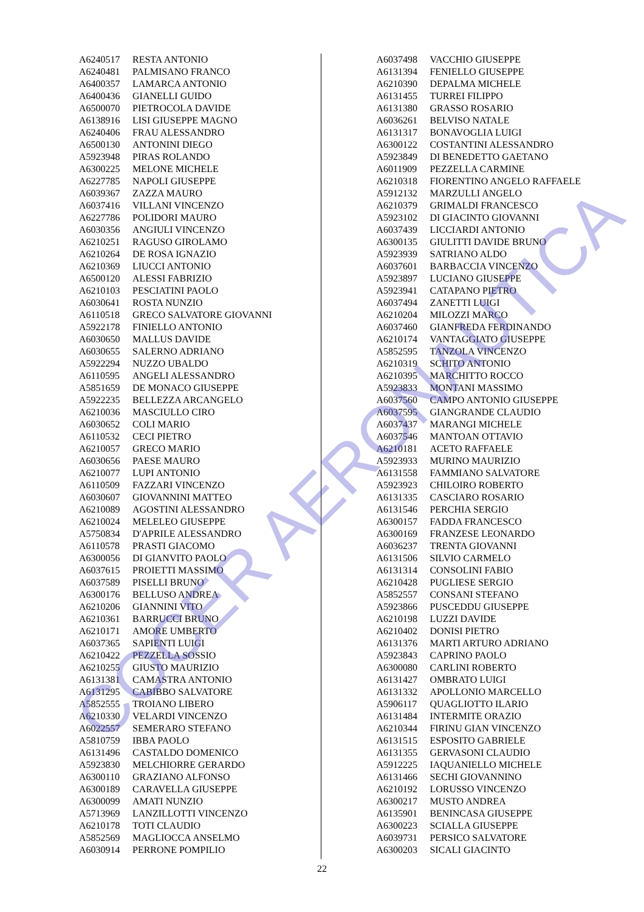| A6240517 | RESTA ANTONIO |
| A6240481 | PALMISANO FRANCO |
| A6400357 | LAMARCA ANTONIO |
| A6400436 | GIANELLI GUIDO |
| A6500070 | PIETROCOLA DAVIDE |
| A6138916 | LISI GIUSEPPE MAGNO |
| A6240406 | FRAU ALESSANDRO |
| A6500130 | ANTONINI DIEGO |
| A5923948 | PIRAS ROLANDO |
| A6300225 | MELONE MICHELE |
| A6227785 | NAPOLI GIUSEPPE |
| A6039367 | ZAZZA MAURO |
| A6037416 | VILLANI VINCENZO |
| A6227786 | POLIDORI MAURO |
| A6030356 | ANGIULI VINCENZO |
| A6210251 | RAGUSO GIROLAMO |
| A6210264 | DE ROSA IGNAZIO |
| A6210369 | LIUCCI ANTONIO |
| A6500120 | ALESSI FABRIZIO |
| A6210103 | PESCIATINI PAOLO |
| A6030641 | ROSTA NUNZIO |
| A6110518 | GRECO SALVATORE GIOVANNI |
| A5922178 | FINIELLO ANTONIO |
| A6030650 | MALLUS DAVIDE |
| A6030655 | SALERNO ADRIANO |
| A5922294 | NUZZO UBALDO |
| A6110595 | ANGELI ALESSANDRO |
| A5851659 | DE MONACO GIUSEPPE |
| A5922235 | BELLEZZA ARCANGELO |
| A6210036 | MASCIULLO CIRO |
| A6030652 | COLI MARIO |
| A6110532 | CECI PIETRO |
| A6210057 | GRECO MARIO |
| A6030656 | PAESE MAURO |
| A6210077 | LUPI ANTONIO |
| A6110509 | FAZZARI VINCENZO |
| A6030607 | GIOVANNINI MATTEO |
| A6210089 | AGOSTINI ALESSANDRO |
| A6210024 | MELELEO GIUSEPPE |
| A5750834 | D'APRILE ALESSANDRO |
| A6110578 | PRASTI GIACOMO |
| A6300056 | DI GIANVITO PAOLO |
| A6037615 | PROIETTI MASSIMO |
| A6037589 | PISELLI BRUNO |
| A6300176 | BELLUSO ANDREA |
| A6210206 | GIANNINI VITO |
| A6210361 | BARRUCCI BRUNO |
| A6210171 | AMORE UMBERTO |
| A6037365 | SAPIENTI LUIGI |
| A6210422 | PEZZELLA SOSSIO |
| A6210255 | GIUSTO MAURIZIO |
| A6131381 | CAMASTRA ANTONIO |
| A6131295 | CABIBBO SALVATORE |
| A5852555 | TROIANO LIBERO |
| A6210330 | VELARDI VINCENZO |
| A6022557 | SEMERARO STEFANO |
| A5810759 | IBBA PAOLO |
| A6131496 | CASTALDO DOMENICO |
| A5923830 | MELCHIORRE GERARDO |
| A6300110 | GRAZIANO ALFONSO |
| A6300189 | CARAVELLA GIUSEPPE |
| A6300099 | AMATI NUNZIO |
| A5713969 | LANZILLOTTI VINCENZO |
| A6210178 | TOTI CLAUDIO |
| A5852569 | MAGLIOCCA ANSELMO |
| A6030914 | PERRONE POMPILIO |
| A6037498 | VACCHIO GIUSEPPE |
| A6131394 | FENIELLO GIUSEPPE |
| A6210390 | DEPALMA MICHELE |
| A6131455 | TURREI FILIPPO |
| A6131380 | GRASSO ROSARIO |
| A6036261 | BELVISO NATALE |
| A6131317 | BONAVOGLIA LUIGI |
| A6300122 | COSTANTINI ALESSANDRO |
| A5923849 | DI BENEDETTO GAETANO |
| A6011909 | PEZZELLA CARMINE |
| A6210318 | FIORENTINO ANGELO RAFFAELE |
| A5912132 | MARZULLI ANGELO |
| A6210379 | GRIMALDI FRANCESCO |
| A5923102 | DI GIACINTO GIOVANNI |
| A6037439 | LICCIARDI ANTONIO |
| A6300135 | GIULITTI DAVIDE BRUNO |
| A5923939 | SATRIANO ALDO |
| A6037601 | BARBACCIA VINCENZO |
| A5923897 | LUCIANO GIUSEPPE |
| A5923941 | CATAPANO PIETRO |
| A6037494 | ZANETTI LUIGI |
| A6210204 | MILOZZI MARCO |
| A6037460 | GIANFREDA FERDINANDO |
| A6210174 | VANTAGGIATO GIUSEPPE |
| A5852595 | TANZOLA VINCENZO |
| A6210319 | SCHITO ANTONIO |
| A6210395 | MARCHITTO ROCCO |
| A5923833 | MONTANI MASSIMO |
| A6037560 | CAMPO ANTONIO GIUSEPPE |
| A6037595 | GIANGRANDE CLAUDIO |
| A6037437 | MARANGI MICHELE |
| A6037546 | MANTOAN OTTAVIO |
| A6210181 | ACETO RAFFAELE |
| A5923933 | MURINO MAURIZIO |
| A6131558 | FAMMIANO SALVATORE |
| A5923923 | CHILOIRO ROBERTO |
| A6131335 | CASCIARO ROSARIO |
| A6131546 | PERCHIA SERGIO |
| A6300157 | FADDA FRANCESCO |
| A6300169 | FRANZESE LEONARDO |
| A6036237 | TRENTA GIOVANNI |
| A6131506 | SILVIO CARMELO |
| A6131314 | CONSOLINI FABIO |
| A6210428 | PUGLIESE SERGIO |
| A5852557 | CONSANI STEFANO |
| A5923866 | PUSCEDDU GIUSEPPE |
| A6210198 | LUZZI DAVIDE |
| A6210402 | DONISI PIETRO |
| A6131376 | MARTI ARTURO ADRIANO |
| A5923843 | CAPRINO PAOLO |
| A6300080 | CARLINI ROBERTO |
| A6131427 | OMBRATO LUIGI |
| A6131332 | APOLLONIO MARCELLO |
| A5906117 | QUAGLIOTTO ILARIO |
| A6131484 | INTERMITE ORAZIO |
| A6210344 | FIRINU GIAN VINCENZO |
| A6131515 | ESPOSITO GABRIELE |
| A6131355 | GERVASONI CLAUDIO |
| A5912225 | IAQUANIELLO MICHELE |
| A6131466 | SECHI GIOVANNINO |
| A6210192 | LORUSSO VINCENZO |
| A6300217 | MUSTO ANDREA |
| A6135901 | BENINCASA GIUSEPPE |
| A6300223 | SCIALLA GIUSEPPE |
| A6039731 | PERSICO SALVATORE |
| A6300203 | SICALI GIACINTO |
22
COCER AERONAUTICA